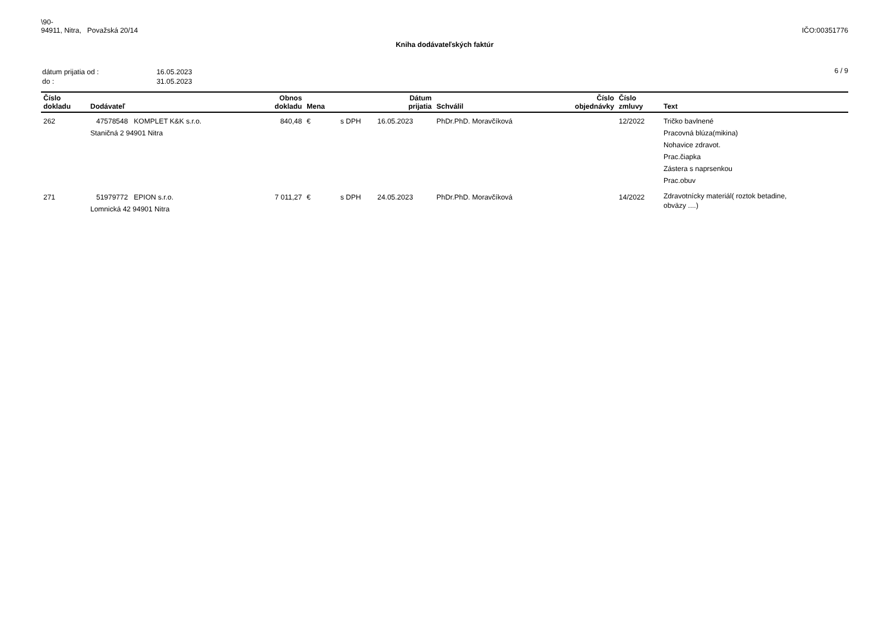\90-
94911, Nitra, Považská 20/14
IČO:00351776
Kniha dodávateľských faktúr
| dátum prijatia od : | 16.05.2023 |
| do : | 31.05.2023 |
6 / 9
| Číslo dokladu | Dodávateľ | Obnos dokladu | Mena | | Dátum prijatia | Schválil | Číslo objednávky | Číslo zmluvy | Text |
| --- | --- | --- | --- | --- | --- | --- | --- | --- | --- |
| 262 | 47578548 KOMPLET K&K s.r.o. Staničná 2 94901 Nitra | 840,48 | € | s DPH | 16.05.2023 | PhDr.PhD. Moravčíková | | 12/2022 | Tričko bavlnené Pracovná blúza(mikina) Nohavice zdravot. Prac.čiapka Zástera s naprsenkou Prac.obuv |
| 271 | 51979772 EPION s.r.o. Lomnická 42 94901 Nitra | 7 011,27 | € | s DPH | 24.05.2023 | PhDr.PhD. Moravčíková | | 14/2022 | Zdravotnícky materiál( roztok betadine, obväzy ....) |